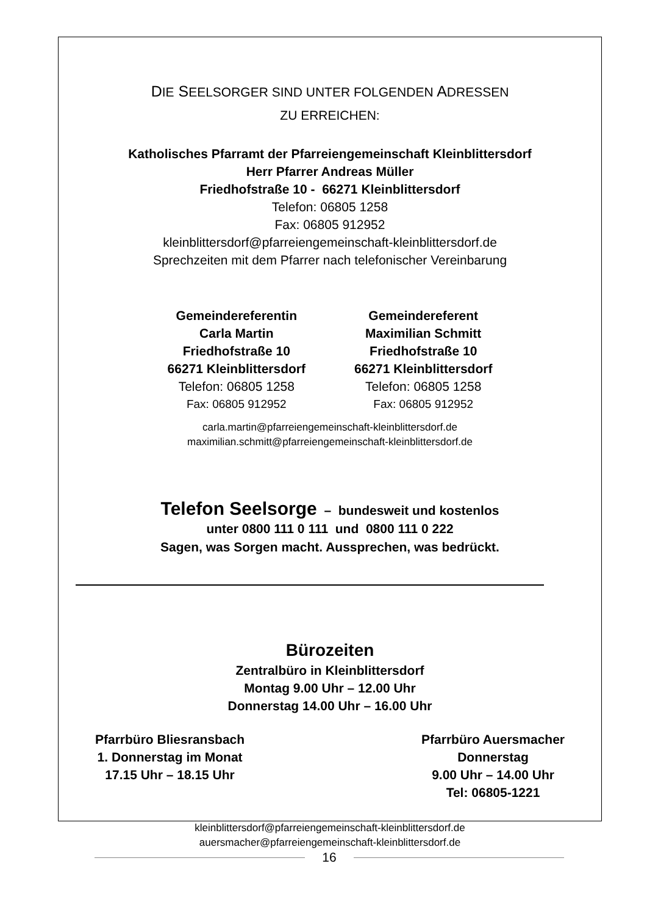DIE SEELSORGER SIND UNTER FOLGENDEN ADRESSEN
ZU ERREICHEN:
Katholisches Pfarramt der Pfarreiengemeinschaft Kleinblittersdorf
Herr Pfarrer Andreas Müller
Friedhofstraße 10 - 66271 Kleinblittersdorf
Telefon: 06805 1258
Fax: 06805 912952
kleinblittersdorf@pfarreiengemeinschaft-kleinblittersdorf.de
Sprechzeiten mit dem Pfarrer nach telefonischer Vereinbarung
Gemeindereferentin
Carla Martin
Friedhofstraße 10
66271 Kleinblittersdorf
Telefon: 06805 1258
Fax: 06805 912952
Gemeindereferent
Maximilian Schmitt
Friedhofstraße 10
66271 Kleinblittersdorf
Telefon: 06805 1258
Fax: 06805 912952
carla.martin@pfarreiengemeinschaft-kleinblittersdorf.de
maximilian.schmitt@pfarreiengemeinschaft-kleinblittersdorf.de
Telefon Seelsorge – bundesweit und kostenlos
unter 0800 111 0 111 und 0800 111 0 222
Sagen, was Sorgen macht. Aussprechen, was bedrückt.
Bürozeiten
Zentralbüro in Kleinblittersdorf
Montag 9.00 Uhr – 12.00 Uhr
Donnerstag 14.00 Uhr – 16.00 Uhr
Pfarrbüro Bliesransbach
1. Donnerstag im Monat
17.15 Uhr – 18.15 Uhr
Pfarrbüro Auersmacher
Donnerstag
9.00 Uhr – 14.00 Uhr
Tel: 06805-1221
kleinblittersdorf@pfarreiengemeinschaft-kleinblittersdorf.de
auersmacher@pfarreiengemeinschaft-kleinblittersdorf.de
16